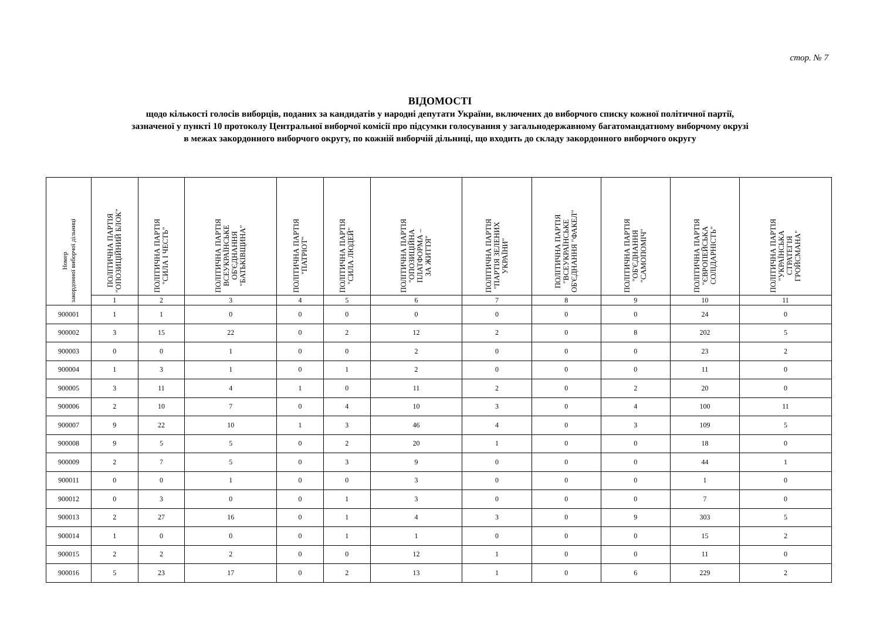стор. № 7
ВІДОМОСТІ
щодо кількості голосів виборців, поданих за кандидатів у народні депутати України, включених до виборчого списку кожної політичної партії,
зазначеної у пункті 10 протоколу Центральної виборчої комісії про підсумки голосування у загальнодержавному багатомандатному виборчому окрузі
в межах закордонного виборчого округу, по кожній виборчій дільниці, що входить до складу закордонного виборчого округу
| Номер закордонної виборчої дільниці | ПОЛІТИЧНА ПАРТІЯ "ОПОЗИЦІЙНИЙ БЛОК" | ПОЛІТИЧНА ПАРТІЯ "СИЛА І ЧЕСТЬ" | ПОЛІТИЧНА ПАРТІЯ ВСЕУКРАЇНСЬКЕ ОБ'ЄДНАННЯ "БАТЬКІВЩИНА" | ПОЛІТИЧНА ПАРТІЯ "ПАТРІОТ" | ПОЛІТИЧНА ПАРТІЯ "СИЛА ЛЮДЕЙ" | ПОЛІТИЧНА ПАРТІЯ "ОПОЗИЦІЙНА ПЛАТФОРМА – ЗА ЖИТТЯ" | ПОЛІТИЧНА ПАРТІЯ "ПАРТІЯ ЗЕЛЕНИХ УКРАЇНИ" | ПОЛІТИЧНА ПАРТІЯ "ВСЕУКРАЇНСЬКЕ ОБ'ЄДНАННЯ "ФАКЕЛ" | ПОЛІТИЧНА ПАРТІЯ "ОБ'ЄДНАННЯ "САМОПОМІЧ" | ПОЛІТИЧНА ПАРТІЯ "ЄВРОПЕЙСЬКА СОЛІДАРНІСТЬ" | ПОЛІТИЧНА ПАРТІЯ "УКРАЇНСЬКА СТРАТЕГІЯ ГРОЙСМАНА" |
| --- | --- | --- | --- | --- | --- | --- | --- | --- | --- | --- | --- |
| | 1 | 2 | 3 | 4 | 5 | 6 | 7 | 8 | 9 | 10 | 11 |
| 900001 | 1 | 1 | 0 | 0 | 0 | 0 | 0 | 0 | 0 | 24 | 0 |
| 900002 | 3 | 15 | 22 | 0 | 2 | 12 | 2 | 0 | 8 | 202 | 5 |
| 900003 | 0 | 0 | 1 | 0 | 0 | 2 | 0 | 0 | 0 | 23 | 2 |
| 900004 | 1 | 3 | 1 | 0 | 1 | 2 | 0 | 0 | 0 | 11 | 0 |
| 900005 | 3 | 11 | 4 | 1 | 0 | 11 | 2 | 0 | 2 | 20 | 0 |
| 900006 | 2 | 10 | 7 | 0 | 4 | 10 | 3 | 0 | 4 | 100 | 11 |
| 900007 | 9 | 22 | 10 | 1 | 3 | 46 | 4 | 0 | 3 | 109 | 5 |
| 900008 | 9 | 5 | 5 | 0 | 2 | 20 | 1 | 0 | 0 | 18 | 0 |
| 900009 | 2 | 7 | 5 | 0 | 3 | 9 | 0 | 0 | 0 | 44 | 1 |
| 900011 | 0 | 0 | 1 | 0 | 0 | 3 | 0 | 0 | 0 | 1 | 0 |
| 900012 | 0 | 3 | 0 | 0 | 1 | 3 | 0 | 0 | 0 | 7 | 0 |
| 900013 | 2 | 27 | 16 | 0 | 1 | 4 | 3 | 0 | 9 | 303 | 5 |
| 900014 | 1 | 0 | 0 | 0 | 1 | 1 | 0 | 0 | 0 | 15 | 2 |
| 900015 | 2 | 2 | 2 | 0 | 0 | 12 | 1 | 0 | 0 | 11 | 0 |
| 900016 | 5 | 23 | 17 | 0 | 2 | 13 | 1 | 0 | 6 | 229 | 2 |